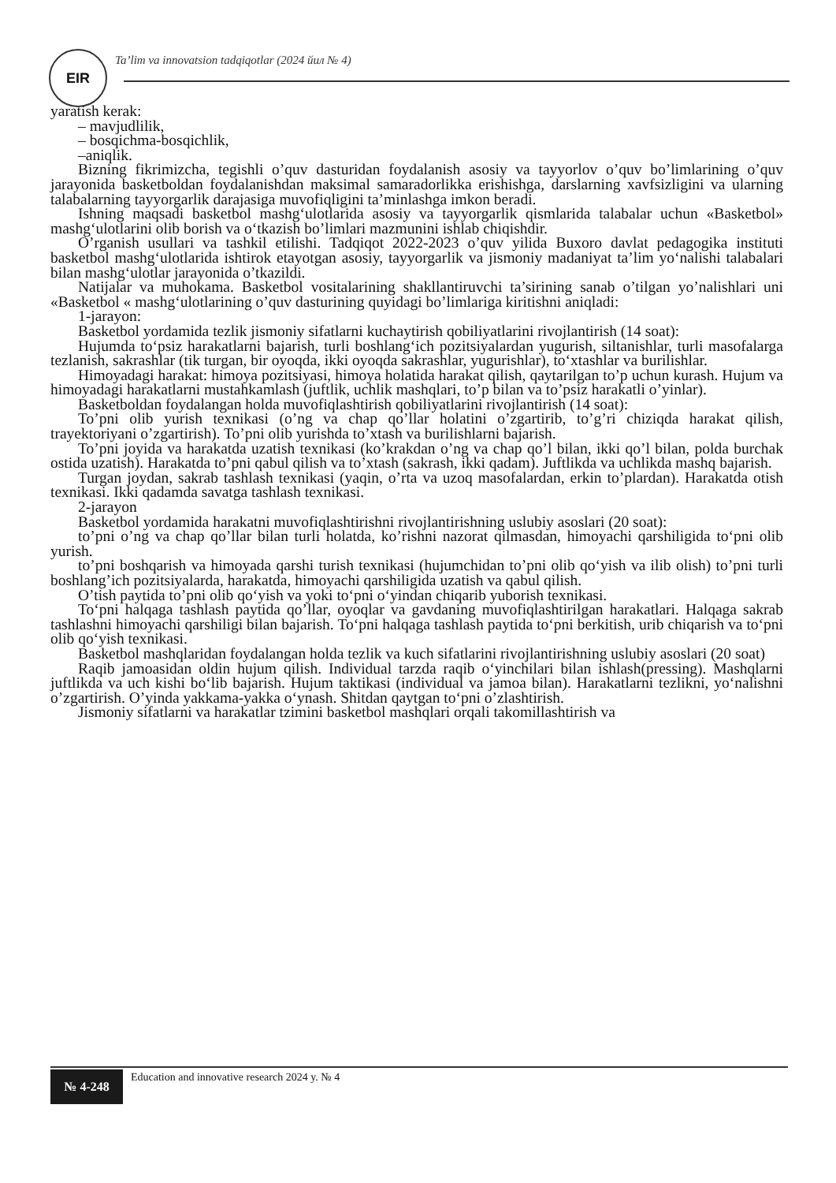EIR
Ta’lim va innovatsion tadqiqotlar (2024 йил № 4)
yaratish kerak:
– mavjudlilik,
– bosqichma-bosqichlik,
–aniqlik.
Bizning fikrimizcha, tegishli o’quv dasturidan foydalanish asosiy va tayyorlov o’quv bo’limlarining o’quv jarayonida basketboldan foydalanishdan maksimal samaradorlikka erishishga, darslarning xavfsizligini va ularning talabalarning tayyorgarlik darajasiga muvofiqligini ta’minlashga imkon beradi.
Ishning maqsadi basketbol mashg‘ulotlarida asosiy va tayyorgarlik qismlarida talabalar uchun «Basketbol» mashg‘ulotlarini olib borish va o‘tkazish bo’limlari mazmunini ishlab chiqishdir.
O’rganish usullari va tashkil etilishi. Tadqiqot 2022-2023 o’quv yilida Buxoro davlat pedagogika instituti basketbol mashg‘ulotlarida ishtirok etayotgan asosiy, tayyorgarlik va jismoniy madaniyat ta’lim yo‘nalishi talabalari bilan mashg‘ulotlar jarayonida o’tkazildi.
Natijalar va muhokama. Basketbol vositalarining shakllantiruvchi ta’sirining sanab o’tilgan yo’nalishlari uni «Basketbol « mashg‘ulotlarining o’quv dasturining quyidagi bo’limlariga kiritishni aniqladi:
1-jarayon:
Basketbol yordamida tezlik jismoniy sifatlarni kuchaytirish qobiliyatlarini rivojlantirish (14 soat):
Hujumda to‘psiz harakatlarni bajarish, turli boshlang‘ich pozitsiyalardan yugurish, siltanishlar, turli masofalarga tezlanish, sakrashlar (tik turgan, bir oyoqda, ikki oyoqda sakrashlar, yugurishlar), to‘xtashlar va burilishlar.
Himoyadagi harakat: himoya pozitsiyasi, himoya holatida harakat qilish, qaytarilgan to’p uchun kurash. Hujum va himoyadagi harakatlarni mustahkamlash (juftlik, uchlik mashqlari, to’p bilan va to’psiz harakatli o’yinlar).
Basketboldan foydalangan holda muvofiqlashtirish qobiliyatlarini rivojlantirish (14 soat):
To’pni olib yurish texnikasi (o’ng va chap qo’llar holatini o’zgartirib, to’g’ri chiziqda harakat qilish, trayektoriyani o’zgartirish). To’pni olib yurishda to’xtash va burilishlarni bajarish.
To’pni joyida va harakatda uzatish texnikasi (ko’krakdan o’ng va chap qo’l bilan, ikki qo’l bilan, polda burchak ostida uzatish). Harakatda to’pni qabul qilish va to’xtash (sakrash, ikki qadam). Juftlikda va uchlikda mashq bajarish.
Turgan joydan, sakrab tashlash texnikasi (yaqin, o’rta va uzoq masofalardan, erkin to’plardan). Harakatda otish texnikasi. Ikki qadamda savatga tashlash texnikasi.
2-jarayon
Basketbol yordamida harakatni muvofiqlashtirishni rivojlantirishning uslubiy asoslari (20 soat):
to’pni o’ng va chap qo’llar bilan turli holatda, ko’rishni nazorat qilmasdan, himoyachi qarshiligida to‘pni olib yurish.
to’pni boshqarish va himoyada qarshi turish texnikasi (hujumchidan to’pni olib qo‘yish va ilib olish) to’pni turli boshlang’ich pozitsiyalarda, harakatda, himoyachi qarshiligida uzatish va qabul qilish.
O’tish paytida to’pni olib qo‘yish va yoki to‘pni o‘yindan chiqarib yuborish texnikasi.
To‘pni halqaga tashlash paytida qo’llar, oyoqlar va gavdaning muvofiqlashtirilgan harakatlari. Halqaga sakrab tashlashni himoyachi qarshiligi bilan bajarish. To‘pni halqaga tashlash paytida to‘pni berkitish, urib chiqarish va to‘pni olib qo‘yish texnikasi.
Basketbol mashqlaridan foydalangan holda tezlik va kuch sifatlarini rivojlantirishning uslubiy asoslari (20 soat)
Raqib jamoasidan oldin hujum qilish. Individual tarzda raqib o‘yinchilari bilan ishlash(pressing). Mashqlarni juftlikda va uch kishi bo‘lib bajarish. Hujum taktikasi (individual va jamoa bilan). Harakatlarni tezlikni, yo‘nalishni o’zgartirish. O’yinda yakkama-yakka o‘ynash. Shitdan qaytgan to‘pni o’zlashtirish.
Jismoniy sifatlarni va harakatlar tzimini basketbol mashqlari orqali takomillashtirish va
№ 4-248
Education and innovative research 2024 y. № 4